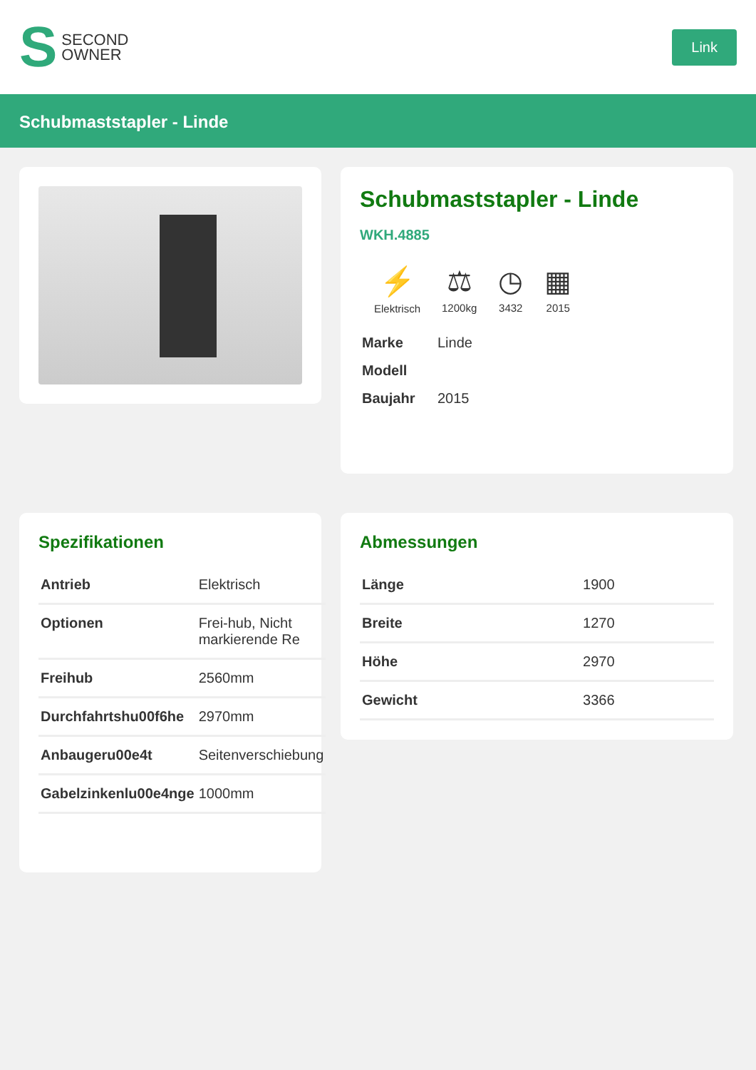S SECOND
OWNER
Link
Schubmaststapler - Linde
Schubmaststapler - Linde
WKH.4885
⚡
Elektrisch
⚖
1200kg
◷
3432
▦
2015
| Marke | Linde |
| Modell | |
| Baujahr | 2015 |
Spezifikationen
| Antrieb | Elektrisch |
| Optionen | Frei-hub, Nicht markierende Re |
| Freihub | 2560mm |
| Durchfahrtshu00f6he | 2970mm |
| Anbaugeru00e4t | Seitenverschiebung |
| Gabelzinkenlu00e4nge | 1000mm |
Abmessungen
| Länge | 1900 |
| Breite | 1270 |
| Höhe | 2970 |
| Gewicht | 3366 |